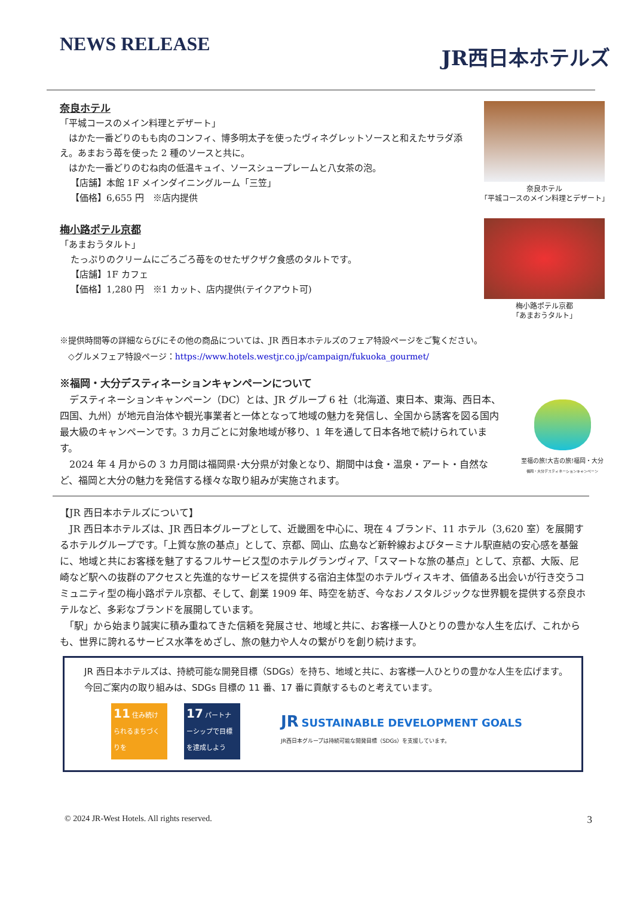NEWS RELEASE
JR西日本ホテルズ
奈良ホテル
「平城コースのメイン料理とデザート」
　はかた一番どりのもも肉のコンフィ、博多明太子を使ったヴィネグレットソースと和えたサラダ添え。あまおう苺を使った 2 種のソースと共に。
　はかた一番どりのむね肉の低温キュイ、ソースシュープレームと八女茶の泡。
【店舗】本館 1F メインダイニングルーム「三笠」
【価格】6,655 円　※店内提供
梅小路ポテル京都
「あまおうタルト」
たっぷりのクリームにごろごろ苺をのせたザクザク食感のタルトです。
【店舗】1F カフェ
【価格】1,280 円　※1 カット、店内提供(テイクアウト可)
奈良ホテル
「平城コースのメイン料理とデザート」
梅小路ポテル京都
「あまおうタルト」
※提供時間等の詳細ならびにその他の商品については、JR 西日本ホテルズのフェア特設ページをご覧ください。
　◇グルメフェア特設ページ：https://www.hotels.westjr.co.jp/campaign/fukuoka_gourmet/
※福岡・大分デスティネーションキャンペーンについて
　デスティネーションキャンペーン（DC）とは、JR グループ 6 社（北海道、東日本、東海、西日本、四国、九州）が地元自治体や観光事業者と一体となって地域の魅力を発信し、全国から誘客を図る国内最大級のキャンペーンです。3 カ月ごとに対象地域が移り、1 年を通して日本各地で続けられています。
　2024 年 4 月からの 3 カ月間は福岡県･大分県が対象となり、期間中は食・温泉・アート・自然など、福岡と大分の魅力を発信する様々な取り組みが実施されます。
至福の旅!大吉の旅!福岡・大分
福岡・大分デスティネーションキャンペーン
【JR 西日本ホテルズについて】
　JR 西日本ホテルズは、JR 西日本グループとして、近畿圏を中心に、現在 4 ブランド、11 ホテル（3,620 室）を展開するホテルグループです。「上質な旅の基点」として、京都、岡山、広島など新幹線およびターミナル駅直結の安心感を基盤に、地域と共にお客様を魅了するフルサービス型のホテルグランヴィア、「スマートな旅の基点」として、京都、大阪、尼崎など駅への抜群のアクセスと先進的なサービスを提供する宿泊主体型のホテルヴィスキオ、価値ある出会いが行き交うコミュニティ型の梅小路ポテル京都、そして、創業 1909 年、時空を紡ぎ、今なおノスタルジックな世界観を提供する奈良ホテルなど、多彩なブランドを展開しています。
　「駅」から始まり誠実に積み重ねてきた信頼を発展させ、地域と共に、お客様一人ひとりの豊かな人生を広げ、これからも、世界に誇れるサービス水準をめざし、旅の魅力や人々の繋がりを創り続けます。
　JR 西日本ホテルズは、持続可能な開発目標（SDGs）を持ち、地域と共に、お客様一人ひとりの豊かな人生を広げます。
　今回ご案内の取り組みは、SDGs 目標の 11 番、17 番に貢献するものと考えています。
11 住み続けられるまちづくりを
17 パートナーシップで目標を達成しよう
JR SUSTAINABLE DEVELOPMENT GOALS
JR西日本グループは持続可能な開発目標（SDGs）を支援しています。
© 2024 JR-West Hotels. All rights reserved. 3